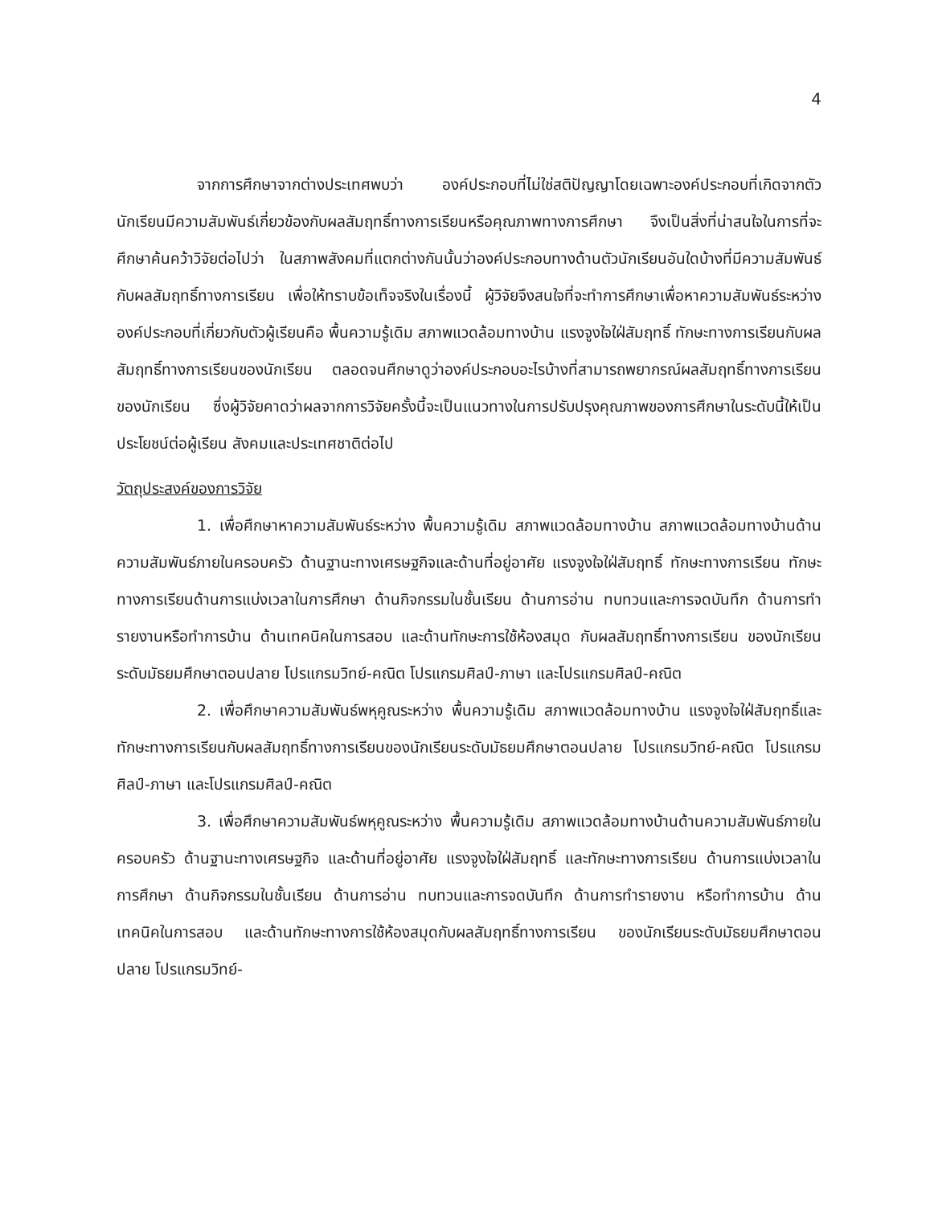4
จากการศึกษาจากต่างประเทศพบว่า องค์ประกอบที่ไม่ใช่สติปัญญาโดยเฉพาะองค์ประกอบที่เกิดจากตัวนักเรียนมีความสัมพันธ์เกี่ยวข้องกับผลสัมฤทธิ์ทางการเรียนหรือคุณภาพทางการศึกษา จึงเป็นสิ่งที่น่าสนใจในการที่จะศึกษาค้นคว้าวิจัยต่อไปว่า ในสภาพสังคมที่แตกต่างกันนั้นว่าองค์ประกอบทางด้านตัวนักเรียนอันใดบ้างที่มีความสัมพันธ์กับผลสัมฤทธิ์ทางการเรียน เพื่อให้ทราบข้อเท็จจริงในเรื่องนี้ ผู้วิจัยจึงสนใจที่จะทำการศึกษาเพื่อหาความสัมพันธ์ระหว่างองค์ประกอบที่เกี่ยวกับตัวผู้เรียนคือ พื้นความรู้เดิม สภาพแวดล้อมทางบ้าน แรงจูงใจใฝ่สัมฤทธิ์ ทักษะทางการเรียนกับผลสัมฤทธิ์ทางการเรียนของนักเรียน ตลอดจนศึกษาดูว่าองค์ประกอบอะไรบ้างที่สามารถพยากรณ์ผลสัมฤทธิ์ทางการเรียนของนักเรียน ซึ่งผู้วิจัยคาดว่าผลจากการวิจัยครั้งนี้จะเป็นแนวทางในการปรับปรุงคุณภาพของการศึกษาในระดับนี้ให้เป็นประโยชน์ต่อผู้เรียน สังคมและประเทศชาติต่อไป
วัตถุประสงค์ของการวิจัย
1. เพื่อศึกษาหาความสัมพันธ์ระหว่าง พื้นความรู้เดิม สภาพแวดล้อมทางบ้าน สภาพแวดล้อมทางบ้านด้านความสัมพันธ์ภายในครอบครัว ด้านฐานะทางเศรษฐกิจและด้านที่อยู่อาศัย แรงจูงใจใฝ่สัมฤทธิ์ ทักษะทางการเรียน ทักษะทางการเรียนด้านการแบ่งเวลาในการศึกษา ด้านกิจกรรมในชั้นเรียน ด้านการอ่าน ทบทวนและการจดบันทึก ด้านการทำรายงานหรือทำการบ้าน ด้านเทคนิคในการสอบ และด้านทักษะการใช้ห้องสมุด กับผลสัมฤทธิ์ทางการเรียน ของนักเรียนระดับมัธยมศึกษาตอนปลาย โปรแกรมวิทย์-คณิต โปรแกรมศิลป์-ภาษา และโปรแกรมศิลป์-คณิต
2. เพื่อศึกษาความสัมพันธ์พหุคูณระหว่าง พื้นความรู้เดิม สภาพแวดล้อมทางบ้าน แรงจูงใจใฝ่สัมฤทธิ์และทักษะทางการเรียนกับผลสัมฤทธิ์ทางการเรียนของนักเรียนระดับมัธยมศึกษาตอนปลาย โปรแกรมวิทย์-คณิต โปรแกรมศิลป์-ภาษา และโปรแกรมศิลป์-คณิต
3. เพื่อศึกษาความสัมพันธ์พหุคูณระหว่าง พื้นความรู้เดิม สภาพแวดล้อมทางบ้านด้านความสัมพันธ์ภายในครอบครัว ด้านฐานะทางเศรษฐกิจ และด้านที่อยู่อาศัย แรงจูงใจใฝ่สัมฤทธิ์ และทักษะทางการเรียน ด้านการแบ่งเวลาในการศึกษา ด้านกิจกรรมในชั้นเรียน ด้านการอ่าน ทบทวนและการจดบันทึก ด้านการทำรายงาน หรือทำการบ้าน ด้านเทคนิคในการสอบ และด้านทักษะทางการใช้ห้องสมุดกับผลสัมฤทธิ์ทางการเรียน ของนักเรียนระดับมัธยมศึกษาตอนปลาย โปรแกรมวิทย์-